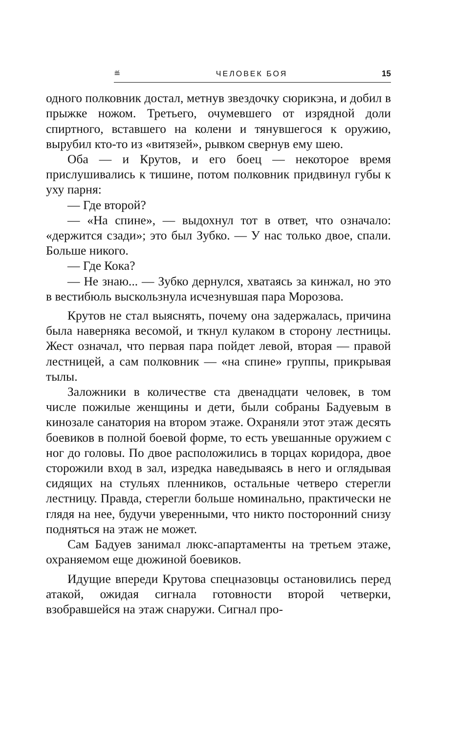≝ ЧЕЛОВЕК БОЯ 15
одного полковник достал, метнув звездочку сюрикэна, и добил в прыжке ножом. Третьего, очумевшего от изрядной доли спиртного, вставшего на колени и тянувшегося к оружию, вырубил кто-то из «витязей», рывком свернув ему шею.
Оба — и Крутов, и его боец — некоторое время прислушивались к тишине, потом полковник придвинул губы к уху парня:
— Где второй?
— «На спине», — выдохнул тот в ответ, что означало: «держится сзади»; это был Зубко. — У нас только двое, спали. Больше никого.
— Где Кока?
— Не знаю... — Зубко дернулся, хватаясь за кинжал, но это в вестибюль выскользнула исчезнувшая пара Морозова.
Крутов не стал выяснять, почему она задержалась, причина была наверняка весомой, и ткнул кулаком в сторону лестницы. Жест означал, что первая пара пойдет левой, вторая — правой лестницей, а сам полковник — «на спине» группы, прикрывая тылы.
Заложники в количестве ста двенадцати человек, в том числе пожилые женщины и дети, были собраны Бадуевым в кинозале санатория на втором этаже. Охраняли этот этаж десять боевиков в полной боевой форме, то есть увешанные оружием с ног до головы. По двое расположились в торцах коридора, двое сторожили вход в зал, изредка наведываясь в него и оглядывая сидящих на стульях пленников, остальные четверо стерегли лестницу. Правда, стерегли больше номинально, практически не глядя на нее, будучи уверенными, что никто посторонний снизу подняться на этаж не может.
Сам Бадуев занимал люкс-апартаменты на третьем этаже, охраняемом еще дюжиной боевиков.
Идущие впереди Крутова спецназовцы остановились перед атакой, ожидая сигнала готовности второй четверки, взобравшейся на этаж снаружи. Сигнал про-